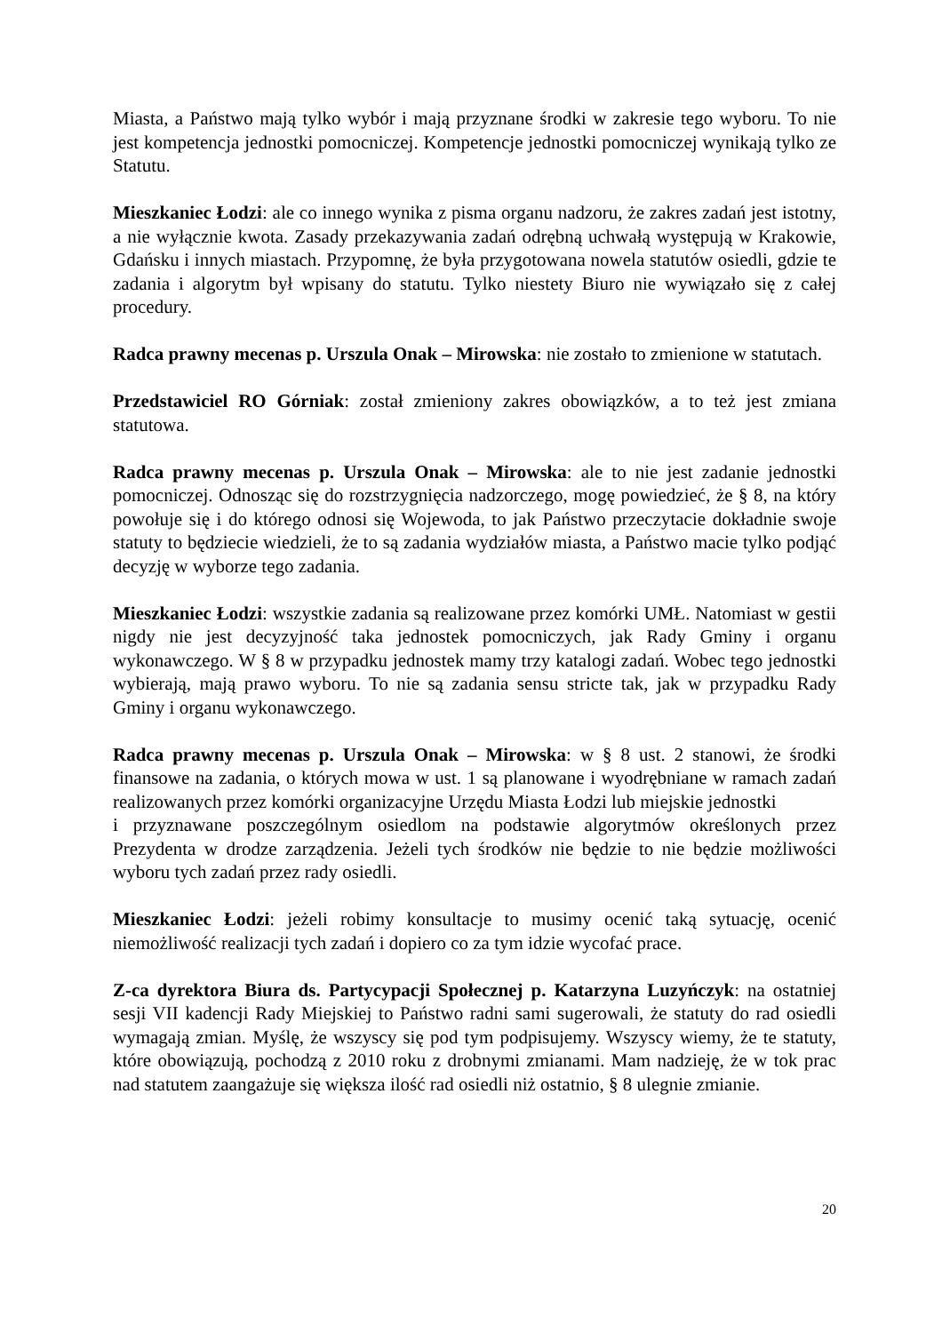Miasta, a Państwo mają tylko wybór i mają przyznane środki w zakresie tego wyboru. To nie jest kompetencja jednostki pomocniczej. Kompetencje jednostki pomocniczej wynikają tylko ze Statutu.
Mieszkaniec Łodzi: ale co innego wynika z pisma organu nadzoru, że zakres zadań jest istotny, a nie wyłącznie kwota. Zasady przekazywania zadań odrębną uchwałą występują w Krakowie, Gdańsku i innych miastach. Przypomnę, że była przygotowana nowela statutów osiedli, gdzie te zadania i algorytm był wpisany do statutu. Tylko niestety Biuro nie wywiązało się z całej procedury.
Radca prawny mecenas p. Urszula Onak – Mirowska: nie zostało to zmienione w statutach.
Przedstawiciel RO Górniak: został zmieniony zakres obowiązków, a to też jest zmiana statutowa.
Radca prawny mecenas p. Urszula Onak – Mirowska: ale to nie jest zadanie jednostki pomocniczej. Odnosząc się do rozstrzygnięcia nadzorczego, mogę powiedzieć, że § 8, na który powołuje się i do którego odnosi się Wojewoda, to jak Państwo przeczytacie dokładnie swoje statuty to będziecie wiedzieli, że to są zadania wydziałów miasta, a Państwo macie tylko podjąć decyzję w wyborze tego zadania.
Mieszkaniec Łodzi: wszystkie zadania są realizowane przez komórki UMŁ. Natomiast w gestii nigdy nie jest decyzyjność taka jednostek pomocniczych, jak Rady Gminy i organu wykonawczego. W § 8 w przypadku jednostek mamy trzy katalogi zadań. Wobec tego jednostki wybierają, mają prawo wyboru. To nie są zadania sensu stricte tak, jak w przypadku Rady Gminy i organu wykonawczego.
Radca prawny mecenas p. Urszula Onak – Mirowska: w § 8 ust. 2 stanowi, że środki finansowe na zadania, o których mowa w ust. 1 są planowane i wyodrębniane w ramach zadań realizowanych przez komórki organizacyjne Urzędu Miasta Łodzi lub miejskie jednostki
i przyznawane poszczególnym osiedlom na podstawie algorytmów określonych przez Prezydenta w drodze zarządzenia. Jeżeli tych środków nie będzie to nie będzie możliwości wyboru tych zadań przez rady osiedli.
Mieszkaniec Łodzi: jeżeli robimy konsultacje to musimy ocenić taką sytuację, ocenić niemożliwość realizacji tych zadań i dopiero co za tym idzie wycofać prace.
Z-ca dyrektora Biura ds. Partycypacji Społecznej p. Katarzyna Luzyńczyk: na ostatniej sesji VII kadencji Rady Miejskiej to Państwo radni sami sugerowali, że statuty do rad osiedli wymagają zmian. Myślę, że wszyscy się pod tym podpisujemy. Wszyscy wiemy, że te statuty, które obowiązują, pochodzą z 2010 roku z drobnymi zmianami. Mam nadzieję, że w tok prac nad statutem zaangażuje się większa ilość rad osiedli niż ostatnio, § 8 ulegnie zmianie.
20